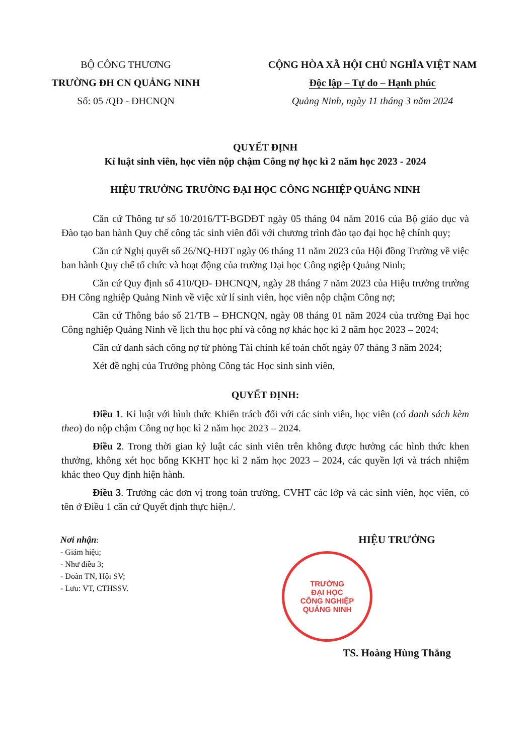BỘ CÔNG THƯƠNG
TRƯỜNG ĐH CN QUẢNG NINH
Số: 05 /QĐ - ĐHCNQN
CỘNG HÒA XÃ HỘI CHỦ NGHĨA VIỆT NAM
Độc lập – Tự do – Hạnh phúc
Quảng Ninh, ngày 11 tháng 3 năm 2024
QUYẾT ĐỊNH
Kỉ luật sinh viên, học viên nộp chậm Công nợ học kì 2 năm học 2023 - 2024
HIỆU TRƯỞNG TRƯỜNG ĐẠI HỌC CÔNG NGHIỆP QUẢNG NINH
Căn cứ Thông tư số 10/2016/TT-BGDĐT ngày 05 tháng 04 năm 2016 của Bộ giáo dục và Đào tạo ban hành Quy chế công tác sinh viên đối với chương trình đào tạo đại học hệ chính quy;
Căn cứ Nghị quyết số 26/NQ-HĐT ngày 06 tháng 11 năm 2023 của Hội đồng Trường về việc ban hành Quy chế tổ chức và hoạt động của trường Đại học Công ngiệp Quảng Ninh;
Căn cứ Quy định số 410/QĐ- ĐHCNQN, ngày 28 tháng 7 năm 2023 của Hiệu trưởng trường ĐH Công nghiệp Quảng Ninh về việc xử lí sinh viên, học viên nộp chậm Công nợ;
Căn cứ Thông báo số 21/TB – ĐHCNQN, ngày 08 tháng 01 năm 2024 của trường Đại học Công nghiệp Quảng Ninh về lịch thu học phí và công nợ khác học kì 2 năm học 2023 – 2024;
Căn cứ danh sách công nợ từ phòng Tài chính kế toán chốt ngày 07 tháng 3 năm 2024;
Xét đề nghị của Trưởng phòng Công tác Học sinh sinh viên,
QUYẾT ĐỊNH:
Điều 1. Kỉ luật với hình thức Khiển trách đối với các sinh viên, học viên (có danh sách kèm theo) do nộp chậm Công nợ học kì 2 năm học 2023 – 2024.
Điều 2. Trong thời gian kỷ luật các sinh viên trên không được hưởng các hình thức khen thưởng, không xét học bổng KKHT học kì 2 năm học 2023 – 2024, các quyền lợi và trách nhiệm khác theo Quy định hiện hành.
Điều 3. Trưởng các đơn vị trong toàn trường, CVHT các lớp và các sinh viên, học viên, có tên ở Điều 1 căn cứ Quyết định thực hiện./.
Nơi nhận:
- Giám hiệu;
- Như điều 3;
- Đoàn TN, Hội SV;
- Lưu: VT, CTHSSV.
HIỆU TRƯỞNG
TRƯỜNG
ĐẠI HỌC
CÔNG NGHIỆP
QUẢNG NINH
TS. Hoàng Hùng Thắng